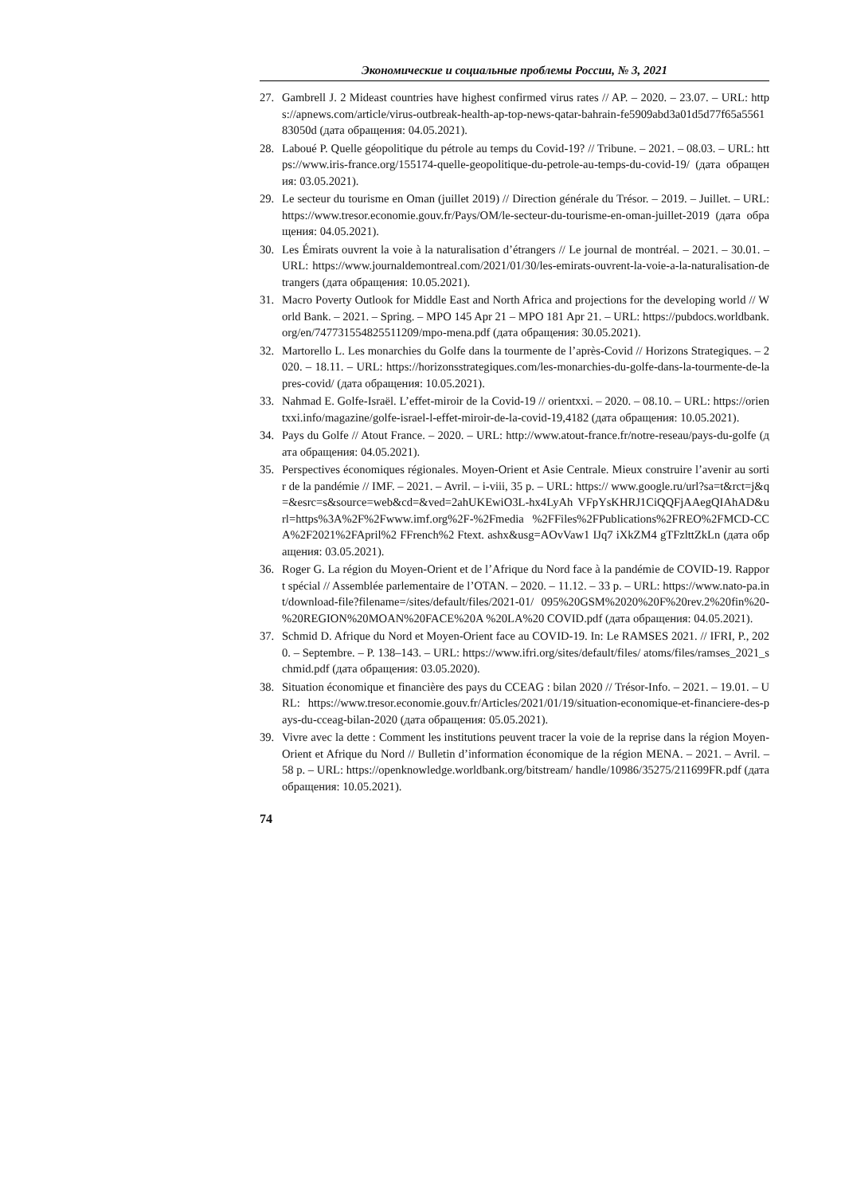Экономические и социальные проблемы России, № 3, 2021
27. Gambrell J. 2 Mideast countries have highest confirmed virus rates // AP. – 2020. – 23.07. – URL: https://apnews.com/article/virus-outbreak-health-ap-top-news-qatar-bahrain-fe5909abd3a01d5d77f65a556183050d (дата обращения: 04.05.2021).
28. Laboué P. Quelle géopolitique du pétrole au temps du Covid-19? // Tribune. – 2021. – 08.03. – URL: https://www.iris-france.org/155174-quelle-geopolitique-du-petrole-au-temps-du-covid-19/ (дата обращения: 03.05.2021).
29. Le secteur du tourisme en Oman (juillet 2019) // Direction générale du Trésor. – 2019. – Juillet. – URL: https://www.tresor.economie.gouv.fr/Pays/OM/le-secteur-du-tourisme-en-oman-juillet-2019 (дата обращения: 04.05.2021).
30. Les Émirats ouvrent la voie à la naturalisation d’étrangers // Le journal de montréal. – 2021. – 30.01. – URL: https://www.journaldemontreal.com/2021/01/30/les-emirats-ouvrent-la-voie-a-la-naturalisation-detrangers (дата обращения: 10.05.2021).
31. Macro Poverty Outlook for Middle East and North Africa and projections for the developing world // World Bank. – 2021. – Spring. – MPO 145 Apr 21 – MPO 181 Apr 21. – URL: https://pubdocs.worldbank.org/en/747731554825511209/mpo-mena.pdf (дата обращения: 30.05.2021).
32. Martorello L. Les monarchies du Golfe dans la tourmente de l’après-Covid // Horizons Strategiques. – 2020. – 18.11. – URL: https://horizonsstrategiques.com/les-monarchies-du-golfe-dans-la-tourmente-de-lapres-covid/ (дата обращения: 10.05.2021).
33. Nahmad E. Golfe-Israël. L’effet-miroir de la Covid-19 // orientxxi. – 2020. – 08.10. – URL: https://orientxxi.info/magazine/golfe-israel-l-effet-miroir-de-la-covid-19,4182 (дата обращения: 10.05.2021).
34. Pays du Golfe // Atout France. – 2020. – URL: http://www.atout-france.fr/notre-reseau/pays-du-golfe (дата обращения: 04.05.2021).
35. Perspectives économiques régionales. Moyen-Orient et Asie Centrale. Mieux construire l’avenir au sortir de la pandémie // IMF. – 2021. – Avril. – i-viii, 35 p. – URL: https:// www.google.ru/url?sa=t&rct=j&q=&esrc=s&source=web&cd=&ved=2ahUKEwiO3L-hx4LyAh VFpYsKHRJ1CiQQFjAAegQIAhAD&url=https%3A%2F%2Fwww.imf.org%2F-%2Fmedia %2FFiles%2FPublications%2FREO%2FMCD-CCA%2F2021%2FApril%2 FFrench%2 Ftext. ashx&usg=AOvVaw1 IJq7 iXkZM4 gTFzlttZkLn (дата обращения: 03.05.2021).
36. Roger G. La région du Moyen-Orient et de l’Afrique du Nord face à la pandémie de COVID-19. Rapport spécial // Assemblée parlementaire de l’OTAN. – 2020. – 11.12. – 33 p. – URL: https://www.nato-pa.int/download-file?filename=/sites/default/files/2021-01/ 095%20GSM%2020%20F%20rev.2%20fin%20-%20REGION%20MOAN%20FACE%20A %20LA%20 COVID.pdf (дата обращения: 04.05.2021).
37. Schmid D. Afrique du Nord et Moyen-Orient face au COVID-19. In: Le RAMSES 2021. // IFRI, P., 2020. – Septembre. – P. 138–143. – URL: https://www.ifri.org/sites/default/files/ atoms/files/ramses_2021_schmid.pdf (дата обращения: 03.05.2020).
38. Situation économique et financière des pays du CCEAG : bilan 2020 // Trésor-Info. – 2021. – 19.01. – URL: https://www.tresor.economie.gouv.fr/Articles/2021/01/19/situation-economique-et-financiere-des-pays-du-cceag-bilan-2020 (дата обращения: 05.05.2021).
39. Vivre avec la dette : Comment les institutions peuvent tracer la voie de la reprise dans la région Moyen-Orient et Afrique du Nord // Bulletin d’information économique de la région MENA. – 2021. – Avril. – 58 p. – URL: https://openknowledge.worldbank.org/bitstream/ handle/10986/35275/211699FR.pdf (дата обращения: 10.05.2021).
74